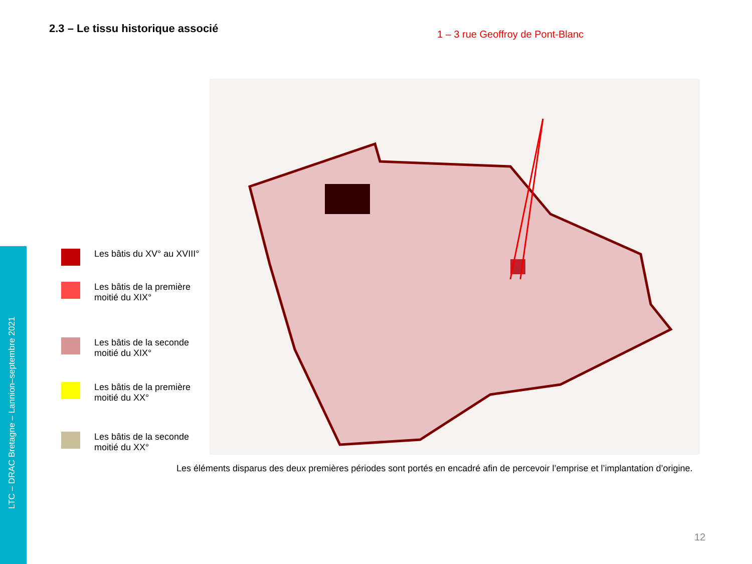LTC – DRAC Bretagne – Lannion–septembre 2021
2.3 – Le tissu historique associé
1 – 3 rue Geoffroy de Pont-Blanc
Les bâtis du XV° au XVIII°
Les bâtis de la première moitié du XIX°
Les bâtis de la seconde moitié du XIX°
Les bâtis de la première moitié du XX°
Les bâtis de la seconde moitié du XX°
Les éléments disparus des deux premières périodes sont portés en encadré afin de percevoir l’emprise et l’implantation d’origine.
12